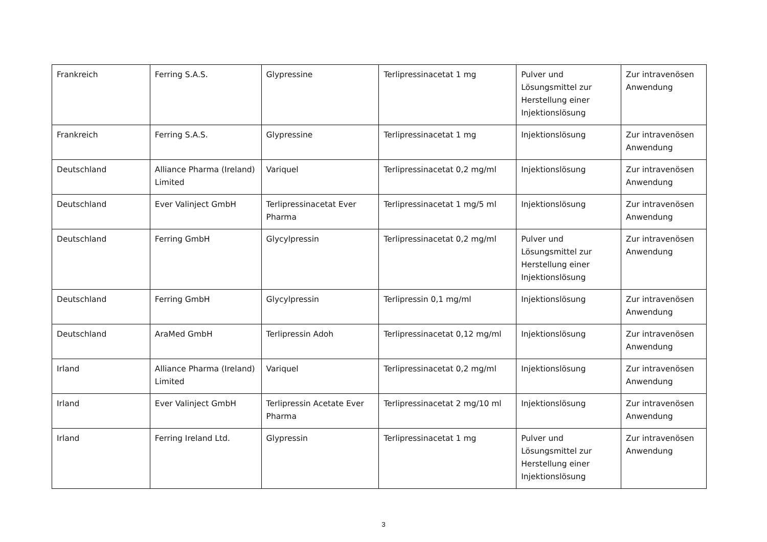| Frankreich | Ferring S.A.S. | Glypressine | Terlipressinacetat 1 mg | Pulver und Lösungsmittel zur Herstellung einer Injektionslösung | Zur intravenösen Anwendung |
| Frankreich | Ferring S.A.S. | Glypressine | Terlipressinacetat 1 mg | Injektionslösung | Zur intravenösen Anwendung |
| Deutschland | Alliance Pharma (Ireland) Limited | Variquel | Terlipressinacetat 0,2 mg/ml | Injektionslösung | Zur intravenösen Anwendung |
| Deutschland | Ever Valinject GmbH | Terlipressinacetat Ever Pharma | Terlipressinacetat 1 mg/5 ml | Injektionslösung | Zur intravenösen Anwendung |
| Deutschland | Ferring GmbH | Glycylpressin | Terlipressinacetat 0,2 mg/ml | Pulver und Lösungsmittel zur Herstellung einer Injektionslösung | Zur intravenösen Anwendung |
| Deutschland | Ferring GmbH | Glycylpressin | Terlipressin 0,1 mg/ml | Injektionslösung | Zur intravenösen Anwendung |
| Deutschland | AraMed GmbH | Terlipressin Adoh | Terlipressinacetat 0,12 mg/ml | Injektionslösung | Zur intravenösen Anwendung |
| Irland | Alliance Pharma (Ireland) Limited | Variquel | Terlipressinacetat 0,2 mg/ml | Injektionslösung | Zur intravenösen Anwendung |
| Irland | Ever Valinject GmbH | Terlipressin Acetate Ever Pharma | Terlipressinacetat 2 mg/10 ml | Injektionslösung | Zur intravenösen Anwendung |
| Irland | Ferring Ireland Ltd. | Glypressin | Terlipressinacetat 1 mg | Pulver und Lösungsmittel zur Herstellung einer Injektionslösung | Zur intravenösen Anwendung |
3